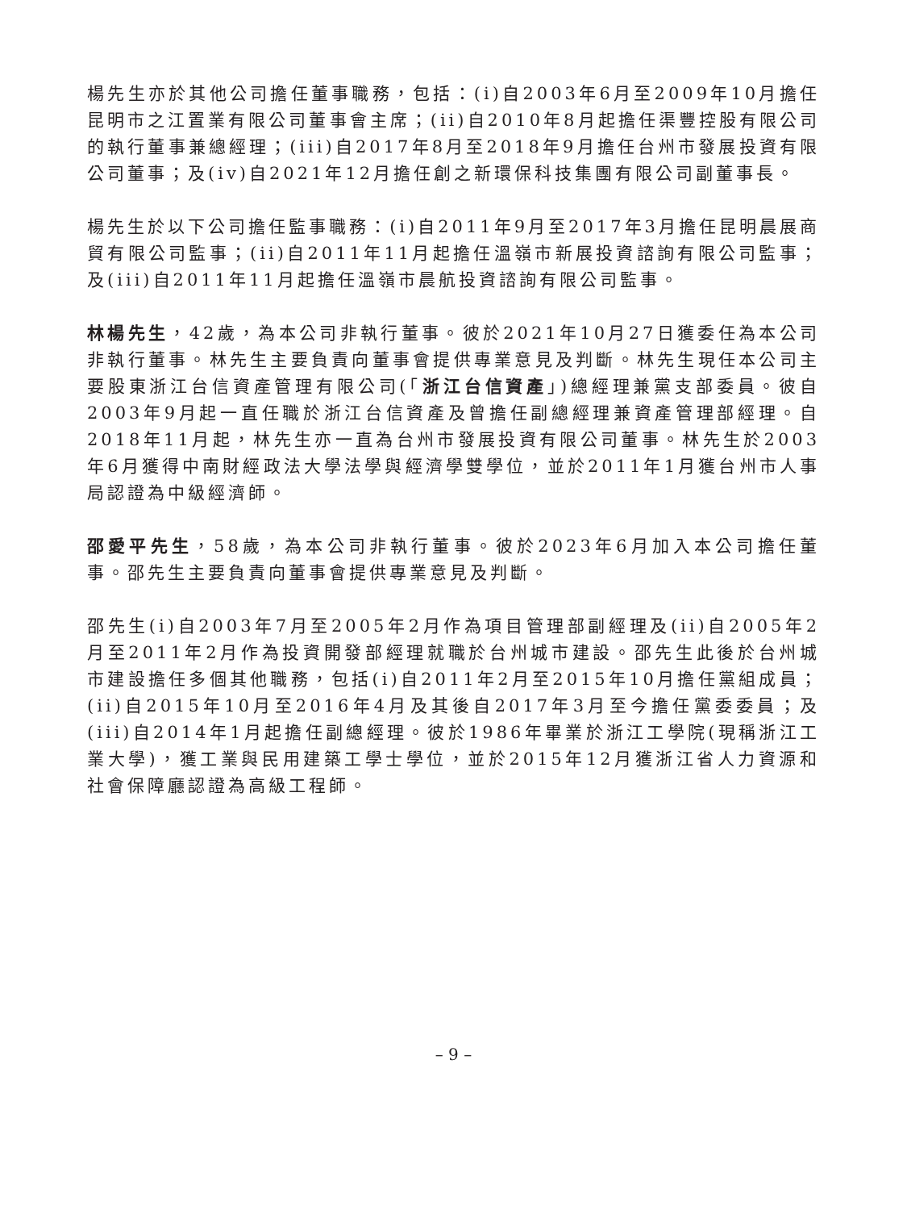楊先生亦於其他公司擔任董事職務，包括：(i)自2003年6月至2009年10月擔任昆明市之江置業有限公司董事會主席；(ii)自2010年8月起擔任渠豐控股有限公司的執行董事兼總經理；(iii)自2017年8月至2018年9月擔任台州市發展投資有限公司董事；及(iv)自2021年12月擔任創之新環保科技集團有限公司副董事長。
楊先生於以下公司擔任監事職務：(i)自2011年9月至2017年3月擔任昆明晨展商貿有限公司監事；(ii)自2011年11月起擔任溫嶺市新展投資諮詢有限公司監事；及(iii)自2011年11月起擔任溫嶺市晨航投資諮詢有限公司監事。
林楊先生，42歲，為本公司非執行董事。彼於2021年10月27日獲委任為本公司非執行董事。林先生主要負責向董事會提供專業意見及判斷。林先生現任本公司主要股東浙江台信資產管理有限公司(「浙江台信資產」)總經理兼黨支部委員。彼自2003年9月起一直任職於浙江台信資產及曾擔任副總經理兼資產管理部經理。自2018年11月起，林先生亦一直為台州市發展投資有限公司董事。林先生於2003年6月獲得中南財經政法大學法學與經濟學雙學位，並於2011年1月獲台州市人事局認證為中級經濟師。
邵愛平先生，58歲，為本公司非執行董事。彼於2023年6月加入本公司擔任董事。邵先生主要負責向董事會提供專業意見及判斷。
邵先生(i)自2003年7月至2005年2月作為項目管理部副經理及(ii)自2005年2月至2011年2月作為投資開發部經理就職於台州城市建設。邵先生此後於台州城市建設擔任多個其他職務，包括(i)自2011年2月至2015年10月擔任黨組成員；(ii)自2015年10月至2016年4月及其後自2017年3月至今擔任黨委委員；及(iii)自2014年1月起擔任副總經理。彼於1986年畢業於浙江工學院(現稱浙江工業大學)，獲工業與民用建築工學士學位，並於2015年12月獲浙江省人力資源和社會保障廳認證為高級工程師。
– 9 –